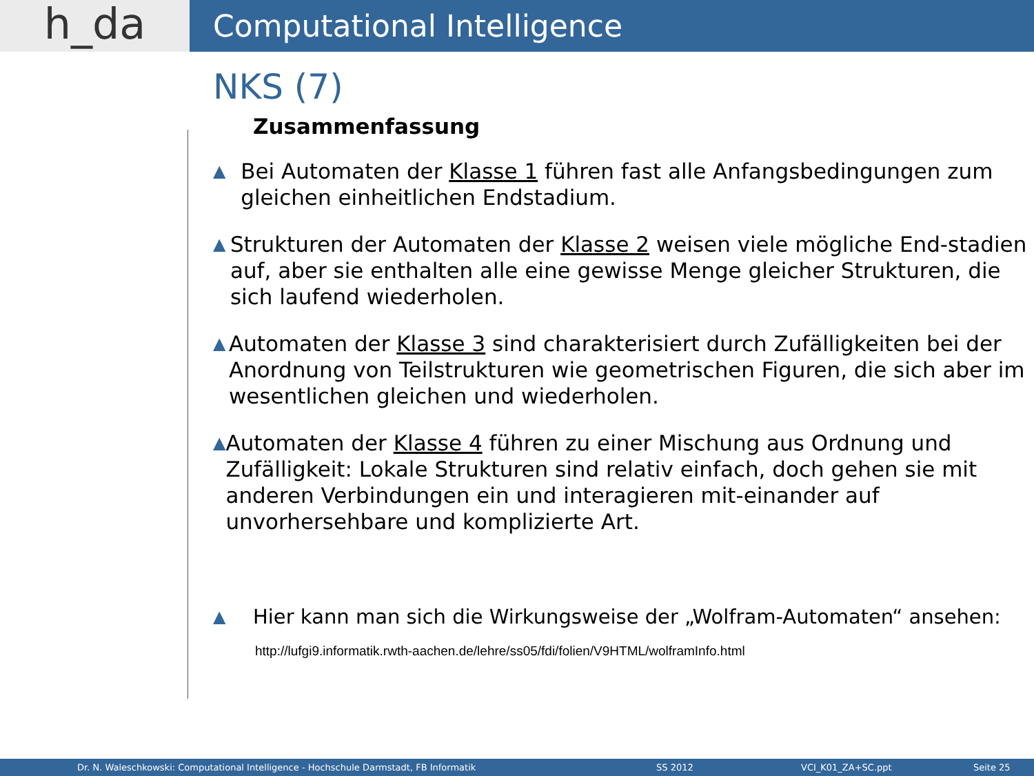h_da
Computational Intelligence
NKS (7)
Zusammenfassung
▲
Bei Automaten der Klasse 1 führen fast alle Anfangsbedingungen zum gleichen einheitlichen Endstadium.
▲
Strukturen der Automaten der Klasse 2 weisen viele mögliche End-stadien auf, aber sie enthalten alle eine gewisse Menge gleicher Strukturen, die sich laufend wiederholen.
▲
Automaten der Klasse 3 sind charakterisiert durch Zufälligkeiten bei der Anordnung von Teilstrukturen wie geometrischen Figuren, die sich aber im wesentlichen gleichen und wiederholen.
▲
Automaten der Klasse 4 führen zu einer Mischung aus Ordnung und Zufälligkeit: Lokale Strukturen sind relativ einfach, doch gehen sie mit anderen Verbindungen ein und interagieren mit-einander auf unvorhersehbare und komplizierte Art.
▲
Hier kann man sich die Wirkungsweise der „Wolfram-Automaten“ ansehen:
http://lufgi9.informatik.rwth-aachen.de/lehre/ss05/fdi/folien/V9HTML/wolframInfo.html
Dr. N. Waleschkowski: Computational Intelligence - Hochschule Darmstadt, FB Informatik SS 2012 VCI_K01_ZA+SC.ppt Seite 25